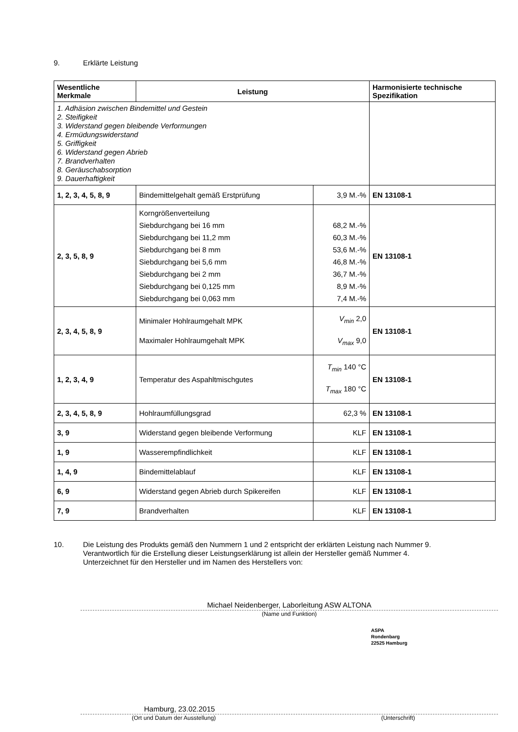9. Erklärte Leistung
| Wesentliche Merkmale | Leistung | | Harmonisierte technische Spezifikation |
| --- | --- | --- | --- |
| 1. Adhäsion zwischen Bindemittel und Gestein 2. Steifigkeit 3. Widerstand gegen bleibende Verformungen 4. Ermüdungswiderstand 5. Griffigkeit 6. Widerstand gegen Abrieb 7. Brandverhalten 8. Geräuschabsorption 9. Dauerhaftigkeit | | | |
| 1, 2, 3, 4, 5, 8, 9 | Bindemittelgehalt gemäß Erstprüfung | 3,9 M.-% | EN 13108-1 |
| 2, 3, 5, 8, 9 | Korngrößenverteilung Siebdurchgang bei 16 mm Siebdurchgang bei 11,2 mm Siebdurchgang bei 8 mm Siebdurchgang bei 5,6 mm Siebdurchgang bei 2 mm Siebdurchgang bei 0,125 mm Siebdurchgang bei 0,063 mm | 68,2 M.-% 60,3 M.-% 53,6 M.-% 46,8 M.-% 36,7 M.-% 8,9 M.-% 7,4 M.-% | EN 13108-1 |
| 2, 3, 4, 5, 8, 9 | Minimaler Hohlraumgehalt MPK Maximaler Hohlraumgehalt MPK | V<sub>min</sub> 2,0 V<sub>max</sub> 9,0 | EN 13108-1 |
| 1, 2, 3, 4, 9 | Temperatur des Aspahltmischgutes | T<sub>min</sub> 140 °C T<sub>max</sub> 180 °C | EN 13108-1 |
| 2, 3, 4, 5, 8, 9 | Hohlraumfüllungsgrad | 62,3 % | EN 13108-1 |
| 3, 9 | Widerstand gegen bleibende Verformung | KLF | EN 13108-1 |
| 1, 9 | Wasserempfindlichkeit | KLF | EN 13108-1 |
| 1, 4, 9 | Bindemittelablauf | KLF | EN 13108-1 |
| 6, 9 | Widerstand gegen Abrieb durch Spikereifen | KLF | EN 13108-1 |
| 7, 9 | Brandverhalten | KLF | EN 13108-1 |
10. Die Leistung des Produkts gemäß den Nummern 1 und 2 entspricht der erklärten Leistung nach Nummer 9.
Verantwortlich für die Erstellung dieser Leistungserklärung ist allein der Hersteller gemäß Nummer 4.
Unterzeichnet für den Hersteller und im Namen des Herstellers von:
Michael Neidenberger, Laborleitung ASW ALTONA
(Name und Funktion)
ASPA
Rondenbarg
22525 Hamburg
Hamburg, 23.02.2015
(Ort und Datum der Ausstellung) (Unterschrift)